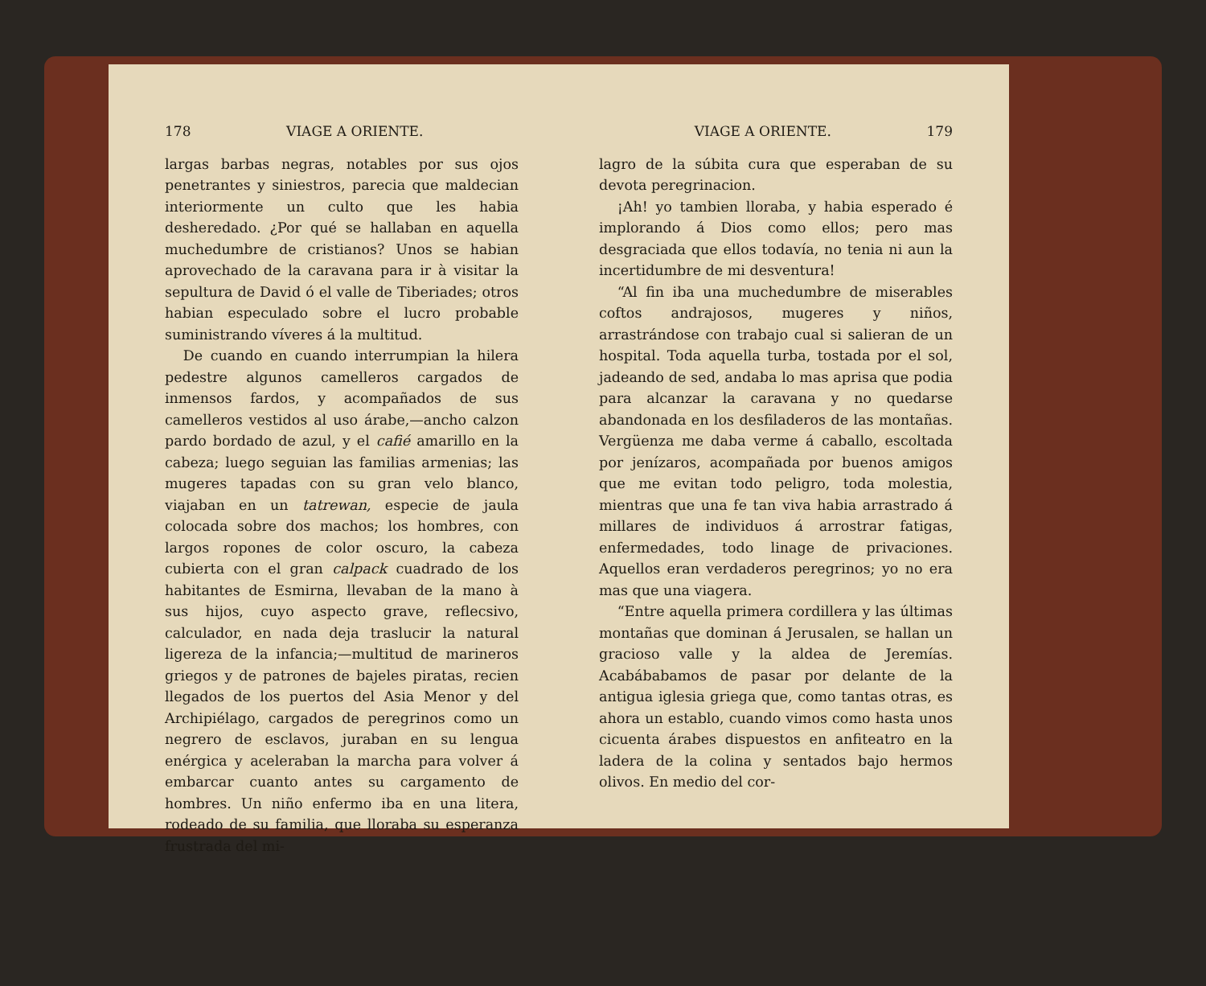178 VIAGE A ORIENTE.
largas barbas negras, notables por sus ojos penetrantes y siniestros, parecia que maldecian interiormente un culto que les habia desheredado. ¿Por qué se hallaban en aquella muchedumbre de cristianos? Unos se habian aprovechado de la caravana para ir à visitar la sepultura de David ó el valle de Tiberiades; otros habian especulado sobre el lucro probable suministrando víveres á la multitud.
De cuando en cuando interrumpian la hilera pedestre algunos camelleros cargados de inmensos fardos, y acompañados de sus camelleros vestidos al uso árabe,—ancho calzon pardo bordado de azul, y el cafié amarillo en la cabeza; luego seguian las familias armenias; las mugeres tapadas con su gran velo blanco, viajaban en un tatrewan, especie de jaula colocada sobre dos machos; los hombres, con largos ropones de color oscuro, la cabeza cubierta con el gran calpack cuadrado de los habitantes de Esmirna, llevaban de la mano à sus hijos, cuyo aspecto grave, reflecsivo, calculador, en nada deja traslucir la natural ligereza de la infancia;—multitud de marineros griegos y de patrones de bajeles piratas, recien llegados de los puertos del Asia Menor y del Archipiélago, cargados de peregrinos como un negrero de esclavos, juraban en su lengua enérgica y aceleraban la marcha para volver á embarcar cuanto antes su cargamento de hombres. Un niño enfermo iba en una litera, rodeado de su familia, que lloraba su esperanza frustrada del mi-
VIAGE A ORIENTE. 179
lagro de la súbita cura que esperaban de su devota peregrinacion.
¡Ah! yo tambien lloraba, y habia esperado é implorando á Dios como ellos; pero mas desgraciada que ellos todavía, no tenia ni aun la incertidumbre de mi desventura!
“Al fin iba una muchedumbre de miserables coftos andrajosos, mugeres y niños, arrastrándose con trabajo cual si salieran de un hospital. Toda aquella turba, tostada por el sol, jadeando de sed, andaba lo mas aprisa que podia para alcanzar la caravana y no quedarse abandonada en los desfiladeros de las montañas. Vergüenza me daba verme á caballo, escoltada por jenízaros, acompañada por buenos amigos que me evitan todo peligro, toda molestia, mientras que una fe tan viva habia arrastrado á millares de individuos á arrostrar fatigas, enfermedades, todo linage de privaciones. Aquellos eran verdaderos peregrinos; yo no era mas que una viagera.
“Entre aquella primera cordillera y las últimas montañas que dominan á Jerusalen, se hallan un gracioso valle y la aldea de Jeremías. Acabábabamos de pasar por delante de la antigua iglesia griega que, como tantas otras, es ahora un establo, cuando vimos como hasta unos cicuenta árabes dispuestos en anfiteatro en la ladera de la colina y sentados bajo hermos olivos. En medio del cor-